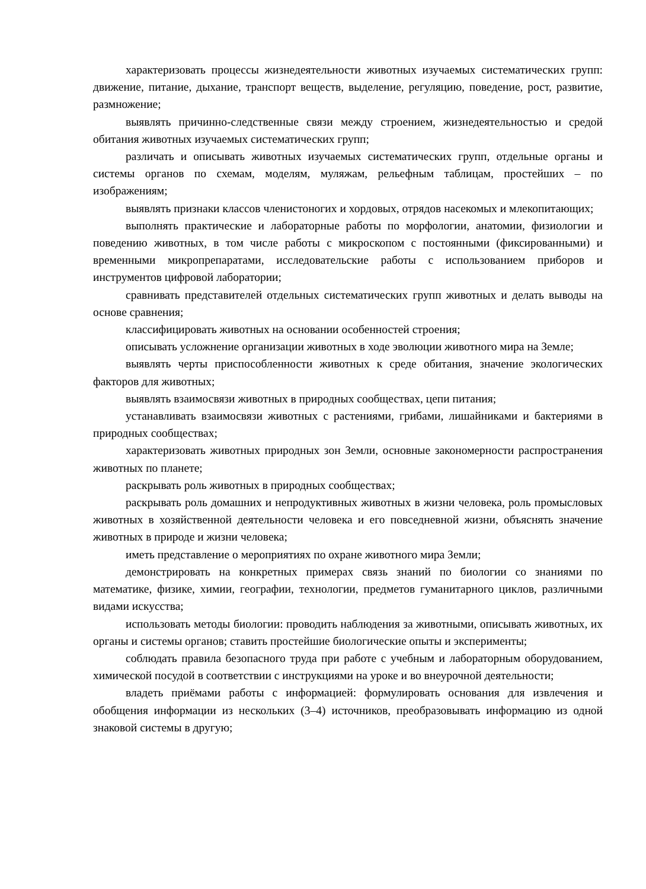характеризовать процессы жизнедеятельности животных изучаемых систематических групп: движение, питание, дыхание, транспорт веществ, выделение, регуляцию, поведение, рост, развитие, размножение;
выявлять причинно-следственные связи между строением, жизнедеятельностью и средой обитания животных изучаемых систематических групп;
различать и описывать животных изучаемых систематических групп, отдельные органы и системы органов по схемам, моделям, муляжам, рельефным таблицам, простейших – по изображениям;
выявлять признаки классов членистоногих и хордовых, отрядов насекомых и млекопитающих;
выполнять практические и лабораторные работы по морфологии, анатомии, физиологии и поведению животных, в том числе работы с микроскопом с постоянными (фиксированными) и временными микропрепаратами, исследовательские работы с использованием приборов и инструментов цифровой лаборатории;
сравнивать представителей отдельных систематических групп животных и делать выводы на основе сравнения;
классифицировать животных на основании особенностей строения;
описывать усложнение организации животных в ходе эволюции животного мира на Земле;
выявлять черты приспособленности животных к среде обитания, значение экологических факторов для животных;
выявлять взаимосвязи животных в природных сообществах, цепи питания;
устанавливать взаимосвязи животных с растениями, грибами, лишайниками и бактериями в природных сообществах;
характеризовать животных природных зон Земли, основные закономерности распространения животных по планете;
раскрывать роль животных в природных сообществах;
раскрывать роль домашних и непродуктивных животных в жизни человека, роль промысловых животных в хозяйственной деятельности человека и его повседневной жизни, объяснять значение животных в природе и жизни человека;
иметь представление о мероприятиях по охране животного мира Земли;
демонстрировать на конкретных примерах связь знаний по биологии со знаниями по математике, физике, химии, географии, технологии, предметов гуманитарного циклов, различными видами искусства;
использовать методы биологии: проводить наблюдения за животными, описывать животных, их органы и системы органов; ставить простейшие биологические опыты и эксперименты;
соблюдать правила безопасного труда при работе с учебным и лабораторным оборудованием, химической посудой в соответствии с инструкциями на уроке и во внеурочной деятельности;
владеть приёмами работы с информацией: формулировать основания для извлечения и обобщения информации из нескольких (3–4) источников, преобразовывать информацию из одной знаковой системы в другую;